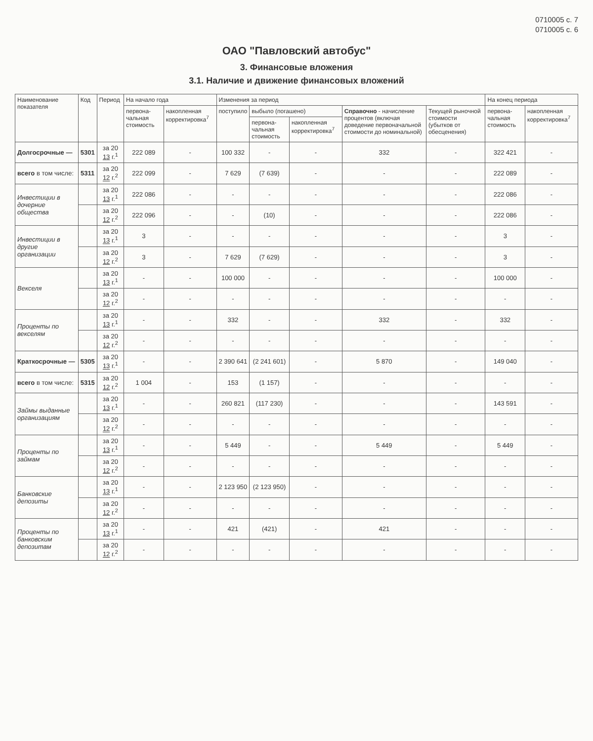0710005 с. 7
0710005 с. 6
ОАО "Павловский автобус"
3. Финансовые вложения
3.1. Наличие и движение финансовых вложений
| Наименование показателя | Код | Период | На начало года | | Изменения за период | | | | | На конец периода | |
| --- | --- | --- | --- | --- | --- | --- | --- | --- | --- | --- | --- |
| | | | первона-чальная стоимость | накопленная корректировка<sup>7</sup> | поступило | выбыло (погашено) | | Справочно - начисление процентов (включая доведение первоначальной стоимости до номинальной) | Текущей рыночной стоимости (убытков от обесценения) | первона-чальная стоимость | накопленная корректировка<sup>7</sup> |
| | | | | | | первона-чальная стоимость | накопленная корректировка<sup>7</sup> | | | | |
| Долгосрочные — | 5301 | за 20 13 г.<sup>1</sup> | 222 089 | - | 100 332 | - | - | 332 | - | 322 421 | - |
| всего в том числе: | 5311 | за 20 12 г.<sup>2</sup> | 222 099 | - | 7 629 | (7 639) | - | - | - | 222 089 | - |
| Инвестиции в дочерние общества | | за 20 13 г.<sup>1</sup> | 222 086 | - | - | - | - | - | - | 222 086 | - |
| | | за 20 12 г.<sup>2</sup> | 222 096 | - | - | (10) | - | - | - | 222 086 | - |
| Инвестиции в другие организации | | за 20 13 г.<sup>1</sup> | 3 | - | - | - | - | - | - | 3 | - |
| | | за 20 12 г.<sup>2</sup> | 3 | - | 7 629 | (7 629) | - | - | - | 3 | - |
| Векселя | | за 20 13 г.<sup>1</sup> | - | - | 100 000 | - | - | - | - | 100 000 | - |
| | | за 20 12 г.<sup>2</sup> | - | - | - | - | - | - | - | - | - |
| Проценты по векселям | | за 20 13 г.<sup>1</sup> | - | - | 332 | - | - | 332 | - | 332 | - |
| | | за 20 12 г.<sup>2</sup> | - | - | - | - | - | - | - | - | - |
| Краткосрочные — | 5305 | за 20 13 г.<sup>1</sup> | - | - | 2 390 641 | (2 241 601) | - | 5 870 | - | 149 040 | - |
| всего в том числе: | 5315 | за 20 12 г.<sup>2</sup> | 1 004 | - | 153 | (1 157) | - | - | - | - | - |
| Займы выданные организациям | | за 20 13 г.<sup>1</sup> | - | - | 260 821 | (117 230) | - | - | - | 143 591 | - |
| | | за 20 12 г.<sup>2</sup> | - | - | - | - | - | - | - | - | - |
| Проценты по займам | | за 20 13 г.<sup>1</sup> | - | - | 5 449 | - | - | 5 449 | - | 5 449 | - |
| | | за 20 12 г.<sup>2</sup> | - | - | - | - | - | - | - | - | - |
| Банковские депозиты | | за 20 13 г.<sup>1</sup> | - | - | 2 123 950 | (2 123 950) | - | - | - | - | - |
| | | за 20 12 г.<sup>2</sup> | - | - | - | - | - | - | - | - | - |
| Проценты по банковским депозитам | | за 20 13 г.<sup>1</sup> | - | - | 421 | (421) | - | 421 | - | - | - |
| | | за 20 12 г.<sup>2</sup> | - | - | - | - | - | - | - | - | - |